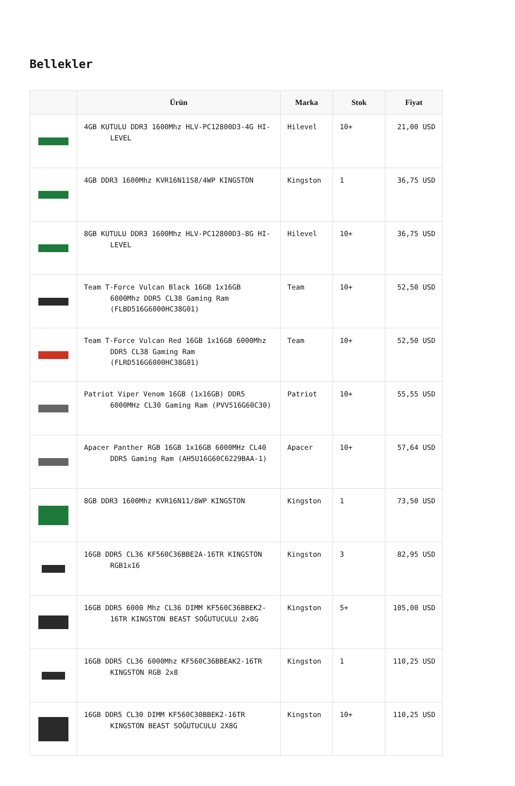Bellekler
| | Ürün | Marka | Stok | Fiyat |
| --- | --- | --- | --- | --- |
| | 4GB KUTULU DDR3 1600Mhz HLV-PC12800D3-4G HI-LEVEL | Hilevel | 10+ | 21,00 USD |
| | 4GB DDR3 1600Mhz KVR16N11S8/4WP KINGSTON | Kingston | 1 | 36,75 USD |
| | 8GB KUTULU DDR3 1600Mhz HLV-PC12800D3-8G HI-LEVEL | Hilevel | 10+ | 36,75 USD |
| | Team T-Force Vulcan Black 16GB 1x16GB 6000Mhz DDR5 CL38 Gaming Ram (FLBD516G6000HC38G01) | Team | 10+ | 52,50 USD |
| | Team T-Force Vulcan Red 16GB 1x16GB 6000Mhz DDR5 CL38 Gaming Ram (FLRD516G6000HC38G01) | Team | 10+ | 52,50 USD |
| | Patriot Viper Venom 16GB (1x16GB) DDR5 6000MHz CL30 Gaming Ram (PVV516G60C30) | Patriot | 10+ | 55,55 USD |
| | Apacer Panther RGB 16GB 1x16GB 6000MHz CL40 DDR5 Gaming Ram (AH5U16G60C6229BAA-1) | Apacer | 10+ | 57,64 USD |
| | 8GB DDR3 1600Mhz KVR16N11/8WP KINGSTON | Kingston | 1 | 73,50 USD |
| | 16GB DDR5 CL36 KF560C36BBE2A-16TR KINGSTON RGB1x16 | Kingston | 3 | 82,95 USD |
| | 16GB DDR5 6000 Mhz CL36 DIMM KF560C36BBEK2-16TR KINGSTON BEAST SOĞUTUCULU 2x8G | Kingston | 5+ | 105,00 USD |
| | 16GB DDR5 CL36 6000Mhz KF560C36BBEAK2-16TR KINGSTON RGB 2x8 | Kingston | 1 | 110,25 USD |
| | 16GB DDR5 CL30 DIMM KF560C30BBEK2-16TR KINGSTON BEAST SOĞUTUCULU 2X8G | Kingston | 10+ | 110,25 USD |